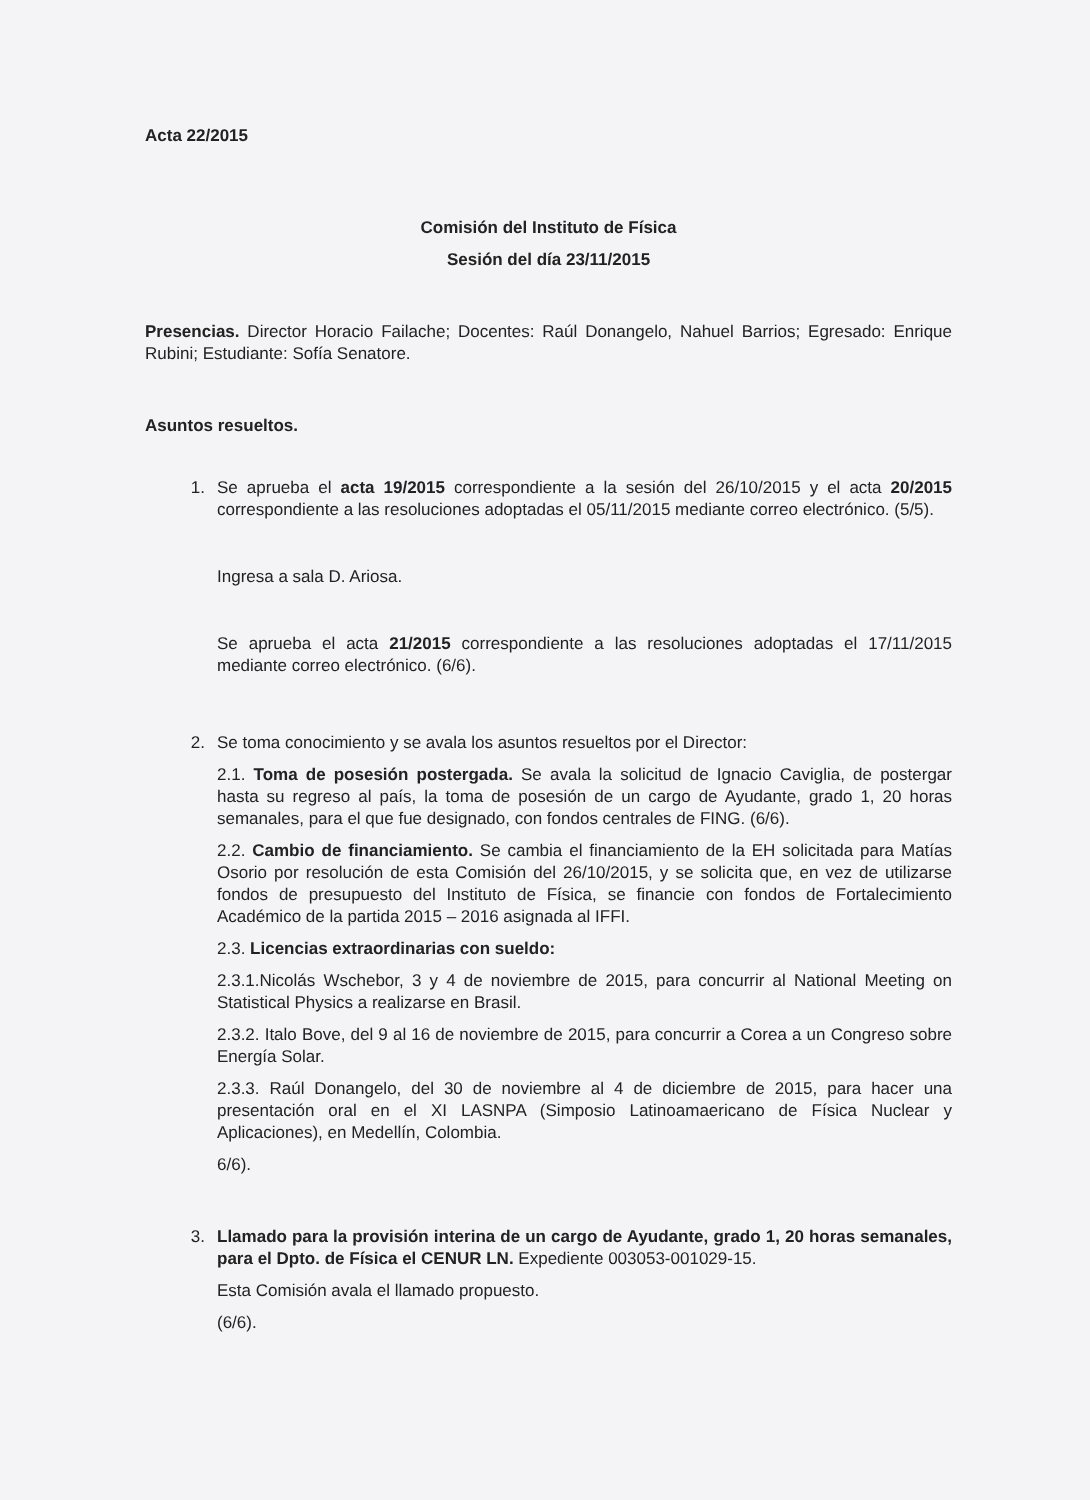Acta 22/2015
Comisión del Instituto de Física
Sesión del día 23/11/2015
Presencias. Director Horacio Failache; Docentes: Raúl Donangelo, Nahuel Barrios; Egresado: Enrique Rubini; Estudiante: Sofía Senatore.
Asuntos resueltos.
1. Se aprueba el acta 19/2015 correspondiente a la sesión del 26/10/2015 y el acta 20/2015 correspondiente a las resoluciones adoptadas el 05/11/2015 mediante correo electrónico. (5/5).
Ingresa a sala D. Ariosa.
Se aprueba el acta 21/2015 correspondiente a las resoluciones adoptadas el 17/11/2015 mediante correo electrónico. (6/6).
2. Se toma conocimiento y se avala los asuntos resueltos por el Director:
2.1. Toma de posesión postergada. Se avala la solicitud de Ignacio Caviglia, de postergar hasta su regreso al país, la toma de posesión de un cargo de Ayudante, grado 1, 20 horas semanales, para el que fue designado, con fondos centrales de FING. (6/6).
2.2. Cambio de financiamiento. Se cambia el financiamiento de la EH solicitada para Matías Osorio por resolución de esta Comisión del 26/10/2015, y se solicita que, en vez de utilizarse fondos de presupuesto del Instituto de Física, se financie con fondos de Fortalecimiento Académico de la partida 2015 – 2016 asignada al IFFI.
2.3. Licencias extraordinarias con sueldo:
2.3.1.Nicolás Wschebor, 3 y 4 de noviembre de 2015, para concurrir al National Meeting on Statistical Physics a realizarse en Brasil.
2.3.2. Italo Bove, del 9 al 16 de noviembre de 2015, para concurrir a Corea a un Congreso sobre Energía Solar.
2.3.3. Raúl Donangelo, del 30 de noviembre al 4 de diciembre de 2015, para hacer una presentación oral en el XI LASNPA (Simposio Latinoamaericano de Física Nuclear y Aplicaciones), en Medellín, Colombia.
6/6).
3. Llamado para la provisión interina de un cargo de Ayudante, grado 1, 20 horas semanales, para el Dpto. de Física el CENUR LN. Expediente 003053-001029-15.
Esta Comisión avala el llamado propuesto.
(6/6).